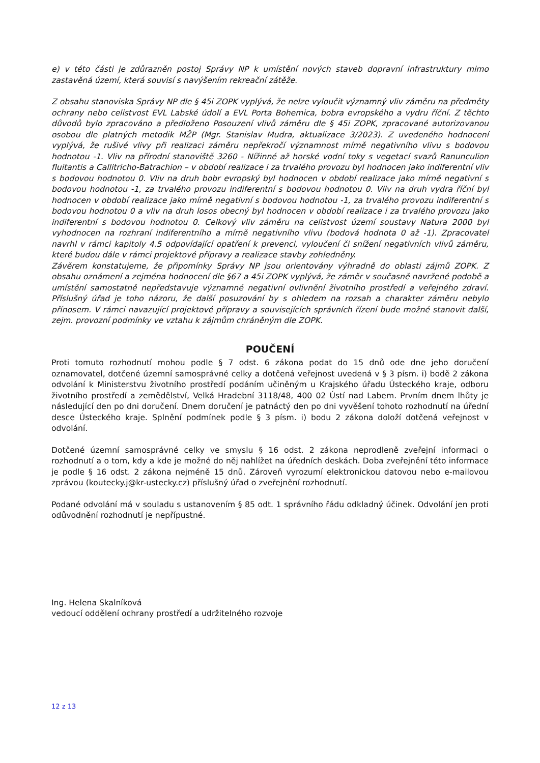e) v této části je zdůrazněn postoj Správy NP k umístění nových staveb dopravní infrastruktury mimo zastavěná území, která souvisí s navýšením rekreační zátěže.
Z obsahu stanoviska Správy NP dle § 45i ZOPK vyplývá, že nelze vyloučit významný vliv záměru na předměty ochrany nebo celistvost EVL Labské údolí a EVL Porta Bohemica, bobra evropského a vydru říční. Z těchto důvodů bylo zpracováno a předloženo Posouzení vlivů záměru dle § 45i ZOPK, zpracované autorizovanou osobou dle platných metodik MŽP (Mgr. Stanislav Mudra, aktualizace 3/2023). Z uvedeného hodnocení vyplývá, že rušivé vlivy při realizaci záměru nepřekročí významnost mírně negativního vlivu s bodovou hodnotou -1. Vliv na přírodní stanoviště 3260 - Nížinné až horské vodní toky s vegetací svazů Ranunculion fluitantis a Callitricho-Batrachion – v období realizace i za trvalého provozu byl hodnocen jako indiferentní vliv s bodovou hodnotou 0. Vliv na druh bobr evropský byl hodnocen v období realizace jako mírně negativní s bodovou hodnotou -1, za trvalého provozu indiferentní s bodovou hodnotou 0. Vliv na druh vydra říční byl hodnocen v období realizace jako mírně negativní s bodovou hodnotou -1, za trvalého provozu indiferentní s bodovou hodnotou 0 a vliv na druh losos obecný byl hodnocen v období realizace i za trvalého provozu jako indiferentní s bodovou hodnotou 0. Celkový vliv záměru na celistvost území soustavy Natura 2000 byl vyhodnocen na rozhraní indiferentního a mírně negativního vlivu (bodová hodnota 0 až -1). Zpracovatel navrhl v rámci kapitoly 4.5 odpovídající opatření k prevenci, vyloučení či snížení negativních vlivů záměru, které budou dále v rámci projektové přípravy a realizace stavby zohledněny.
Závěrem konstatujeme, že připomínky Správy NP jsou orientovány výhradně do oblasti zájmů ZOPK. Z obsahu oznámení a zejména hodnocení dle §67 a 45i ZOPK vyplývá, že záměr v současně navržené podobě a umístění samostatně nepředstavuje významné negativní ovlivnění životního prostředí a veřejného zdraví. Příslušný úřad je toho názoru, že další posuzování by s ohledem na rozsah a charakter záměru nebylo přínosem. V rámci navazující projektové přípravy a souvisejících správních řízení bude možné stanovit další, zejm. provozní podmínky ve vztahu k zájmům chráněným dle ZOPK.
POUČENÍ
Proti tomuto rozhodnutí mohou podle § 7 odst. 6 zákona podat do 15 dnů ode dne jeho doručení oznamovatel, dotčené územní samosprávné celky a dotčená veřejnost uvedená v § 3 písm. i) bodě 2 zákona odvolání k Ministerstvu životního prostředí podáním učiněným u Krajského úřadu Ústeckého kraje, odboru životního prostředí a zemědělství, Velká Hradební 3118/48, 400 02 Ústí nad Labem. Prvním dnem lhůty je následující den po dni doručení. Dnem doručení je patnáctý den po dni vyvěšení tohoto rozhodnutí na úřední desce Ústeckého kraje. Splnění podmínek podle § 3 písm. i) bodu 2 zákona doloží dotčená veřejnost v odvolání.
Dotčené územní samosprávné celky ve smyslu § 16 odst. 2 zákona neprodleně zveřejní informaci o rozhodnutí a o tom, kdy a kde je možné do něj nahlížet na úředních deskách. Doba zveřejnění této informace je podle § 16 odst. 2 zákona nejméně 15 dnů. Zároveň vyrozumí elektronickou datovou nebo e-mailovou zprávou (koutecky.j@kr-ustecky.cz) příslušný úřad o zveřejnění rozhodnutí.
Podané odvolání má v souladu s ustanovením § 85 odt. 1 správního řádu odkladný účinek. Odvolání jen proti odůvodnění rozhodnutí je nepřípustné.
Ing. Helena Skalníková
vedoucí oddělení ochrany prostředí a udržitelného rozvoje
12 z 13